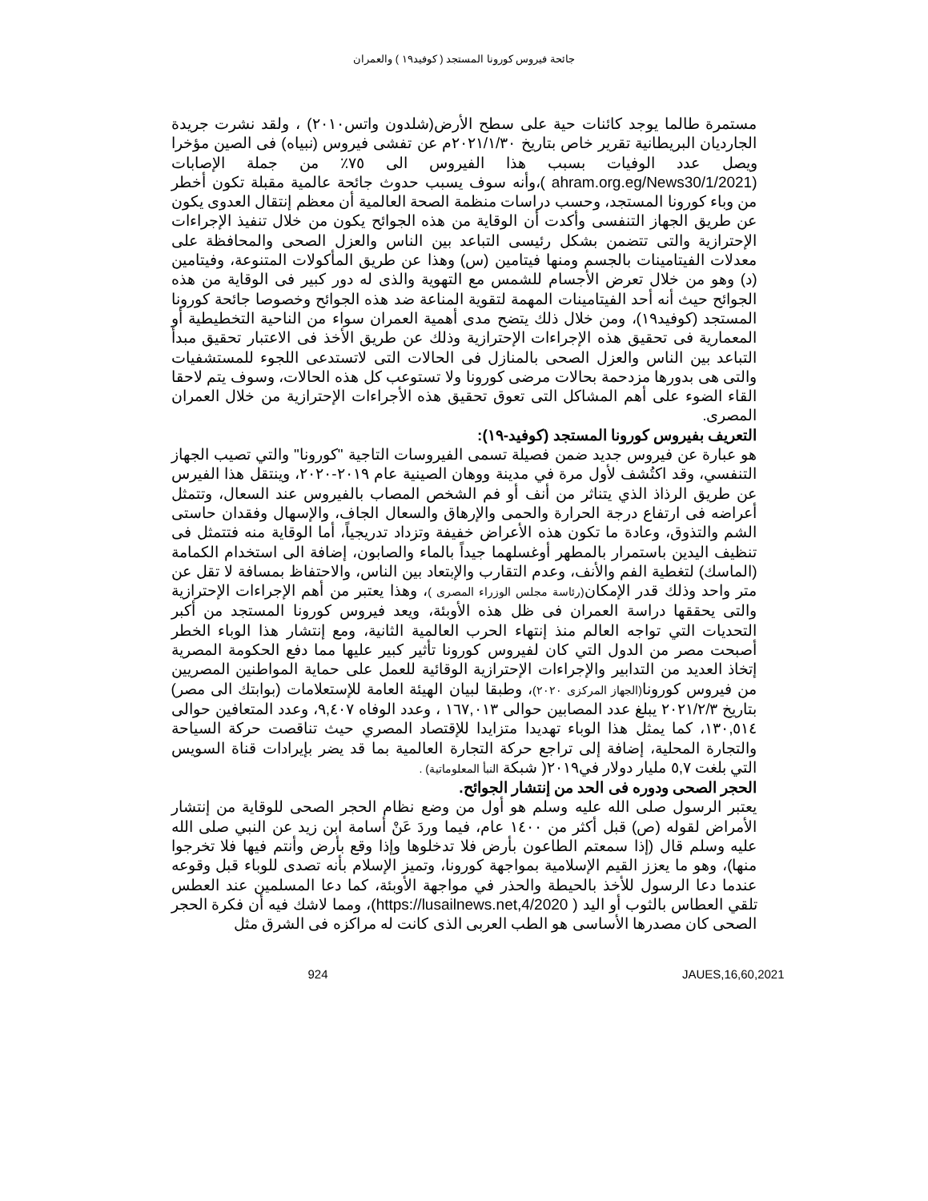جائحة فيروس كورونا المستجد ( كوفيد١٩ ) والعمران
مستمرة طالما يوجد كائنات حية على سطح الأرض(شلدون واتس٢٠١٠) ، ولقد نشرت جريدة الجارديان البريطانية تقرير خاص بتاريخ ٢٠٢١/١/٣٠م عن تفشى فيروس (نبياه) فى الصين مؤخرا ويصل عدد الوفيات بسبب هذا الفيروس الى ٧٥٪ من جملة الإصابات (ahram.org.eg/News30/1/2021 )،وأنه سوف يسبب حدوث جائحة عالمية مقبلة تكون أخطر من وباء كورونا المستجد، وحسب دراسات منظمة الصحة العالمية أن معظم إنتقال العدوى يكون عن طريق الجهاز التنفسى وأكدت أن الوقاية من هذه الجوائح يكون من خلال تنفيذ الإجراءات الإحترازية والتى تتضمن بشكل رئيسى التباعد بين الناس والعزل الصحى والمحافظة على معدلات الفيتامينات بالجسم ومنها فيتامين (س) وهذا عن طريق المأكولات المتنوعة، وفيتامين (د) وهو من خلال تعرض الأجسام للشمس مع التهوية والذى له دور كبير فى الوقاية من هذه الجوائح حيث أنه أحد الفيتامينات المهمة لتقوية المناعة ضد هذه الجوائح وخصوصا جائحة كورونا المستجد (كوفيد١٩)، ومن خلال ذلك يتضح مدى أهمية العمران سواء من الناحية التخطيطية أو المعمارية فى تحقيق هذه الإجراءات الإحترازية وذلك عن طريق الأخذ فى الاعتبار تحقيق مبدأ التباعد بين الناس والعزل الصحى بالمنازل فى الحالات التى لاتستدعى اللجوء للمستشفيات والتى هى بدورها مزدحمة بحالات مرضى كورونا ولا تستوعب كل هذه الحالات، وسوف يتم لاحقا القاء الضوء على أهم المشاكل التى تعوق تحقيق هذه الأجراءات الإحترازية من خلال العمران المصرى.
التعريف بفيروس كورونا المستجد (كوفيد-١٩):
هو عبارة عن فيروس جديد ضمن فصيلة تسمى الفيروسات التاجية "كورونا" والتي تصيب الجهاز التنفسي، وقد اكتُشف لأول مرة في مدينة ووهان الصينية عام ٢٠١٩-٢٠٢٠، وينتقل هذا الفيرس عن طريق الرذاذ الذي يتناثر من أنف أو فم الشخص المصاب بالفيروس عند السعال، وتتمثل أعراضه فى ارتفاع درجة الحرارة والحمى والإرهاق والسعال الجاف، والإسهال وفقدان حاستى الشم والتذوق، وعادة ما تكون هذه الأعراض خفيفة وتزداد تدريجياً، أما الوقاية منه فتتمثل فى تنظيف اليدين باستمرار بالمطهر أوغسلهما جيداً بالماء والصابون، إضافة الى استخدام الكمامة (الماسك) لتغطية الفم والأنف، وعدم التقارب والإبتعاد بين الناس، والاحتفاظ بمسافة لا تقل عن متر واحد وذلك قدر الإمكان(رئاسة مجلس الوزراء المصرى )، وهذا يعتبر من أهم الإجراءات الإحترازية والتى يحققها دراسة العمران فى ظل هذه الأوبئة، ويعد فيروس كورونا المستجد من أكبر التحديات التي تواجه العالم منذ إنتهاء الحرب العالمية الثانية، ومع إنتشار هذا الوباء الخطر أصبحت مصر من الدول التي كان لفيروس كورونا تأثير كبير عليها مما دفع الحكومة المصرية إتخاذ العديد من التدابير والإجراءات الإحترازية الوقائية للعمل على حماية المواطنين المصريين من فيروس كورونا(الجهاز المركزى ٢٠٢٠)، وطبقا لبيان الهيئة العامة للإستعلامات (بوابتك الى مصر) بتاريخ ٢٠٢١/٢/٣ يبلغ عدد المصابين حوالى ١٦٧,٠١٣ ، وعدد الوفاه ٩,٤٠٧، وعدد المتعافين حوالى ١٣٠,٥١٤، كما يمثل هذا الوباء تهديدا متزايدا للإقتصاد المصري حيث تناقصت حركة السياحة والتجارة المحلية، إضافة إلى تراجع حركة التجارة العالمية بما قد يضر بإيرادات قناة السويس التي بلغت ٥,٧ مليار دولار في٢٠١٩( شبكة النبأ المعلوماتية) .
الحجر الصحى ودوره فى الحد من إنتشار الجوائح.
يعتبر الرسول صلى الله عليه وسلم هو أول من وضع نظام الحجر الصحى للوقاية من إنتشار الأمراض لقوله (ص) قبل أكثر من ١٤٠٠ عام، فيما وردَ عَنْ أسامة ابن زيد عن النبي صلى الله عليه وسلم قال (إذا سمعتم الطاعون بأرض فلا تدخلوها وإذا وقع بأرض وأنتم فيها فلا تخرجوا منها)، وهو ما يعزز القيم الإسلامية بمواجهة كورونا، وتميز الإسلام بأنه تصدى للوباء قبل وقوعه عندما دعا الرسول للأخذ بالحيطة والحذر في مواجهة الأوبئة، كما دعا المسلمين عند العطس تلقي العطاس بالثوب أو اليد ( https://lusailnews.net,4/2020)، ومما لاشك فيه أن فكرة الحجر الصحى كان مصدرها الأساسى هو الطب العربى الذى كانت له مراكزه فى الشرق مثل
924 JAUES,16,60,2021